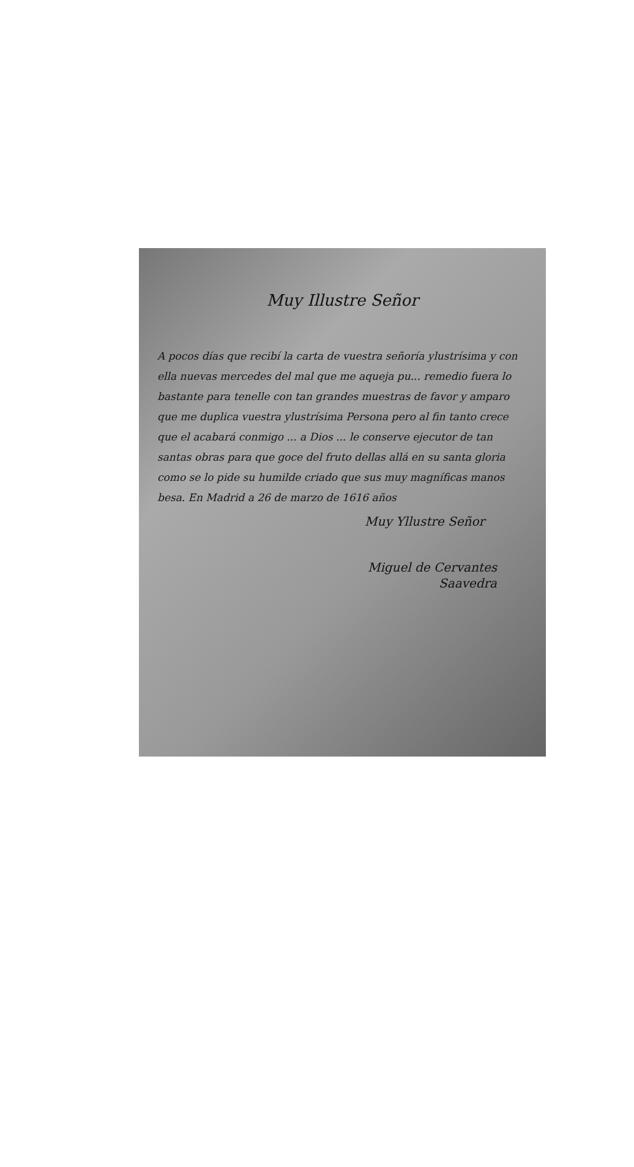Muy Illustre Señor
A pocos días que recibí la carta de vuestra señoría ylustrísima y con ella nuevas mercedes del mal que me aqueja pu... remedio fuera lo bastante para tenelle con tan grandes muestras de favor y amparo que me duplica vuestra ylustrísima Persona pero al fin tanto crece que el acabará conmigo ... a Dios ... le conserve ejecutor de tan santas obras para que goce del fruto dellas allá en su santa gloria como se lo pide su humilde criado que sus muy magníficas manos besa. En Madrid a 26 de marzo de 1616 años
Muy Yllustre Señor
Miguel de Cervantes
Saavedra